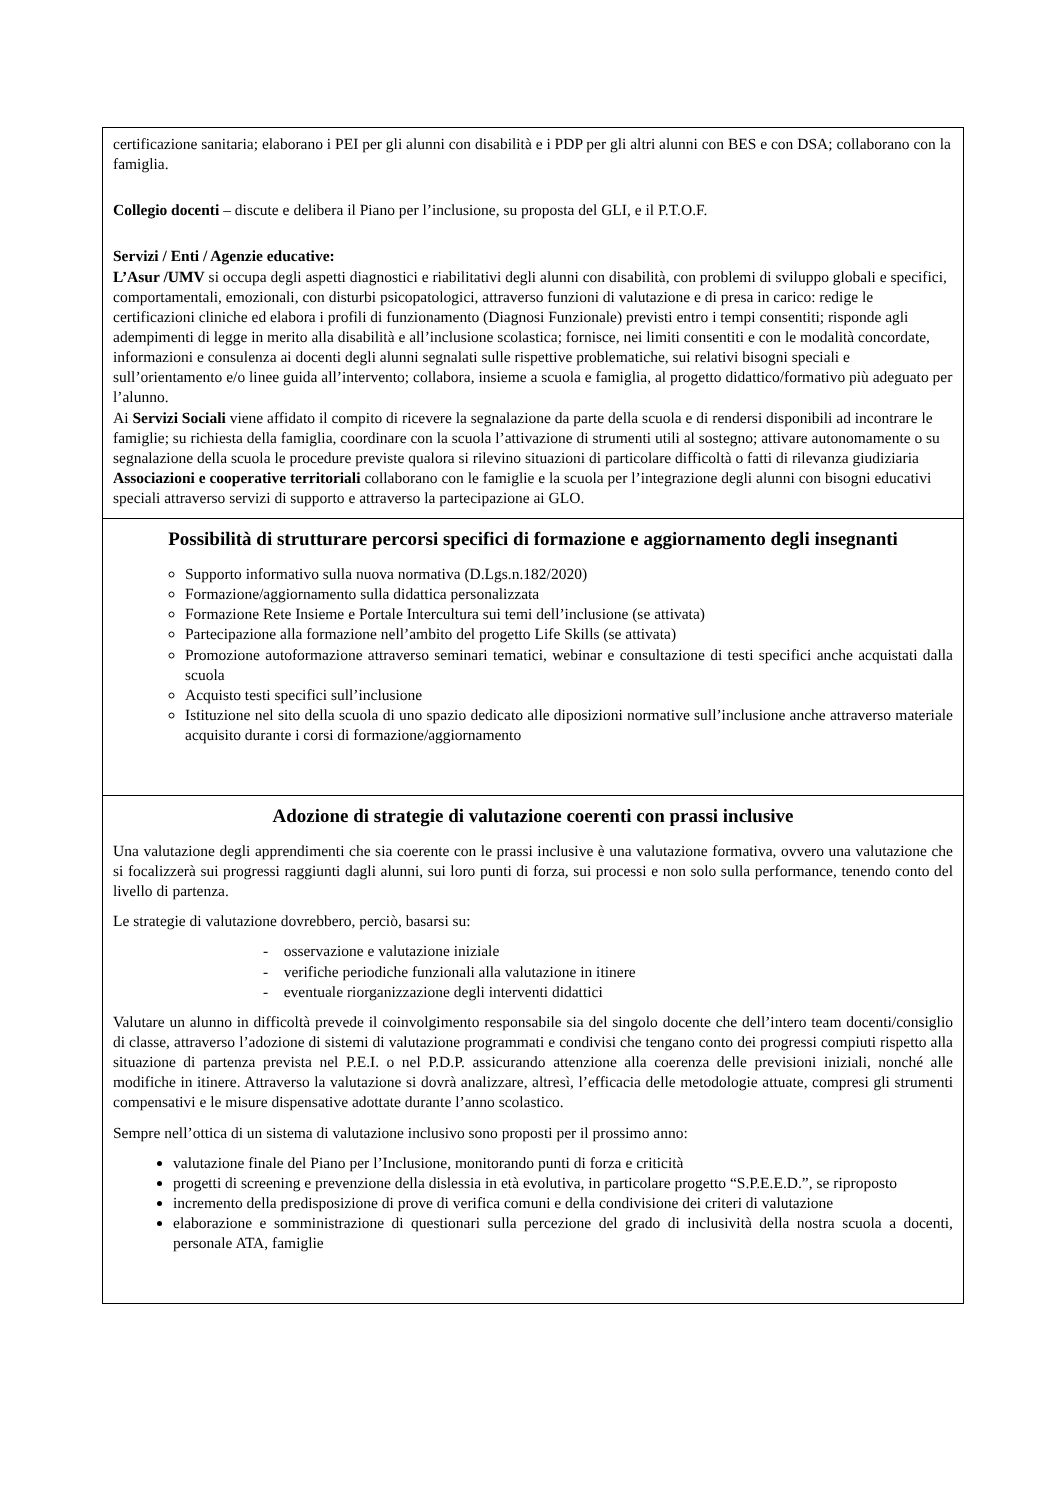certificazione sanitaria; elaborano i PEI per gli alunni con disabilità e i PDP per gli altri alunni con BES e con DSA; collaborano con la famiglia.
Collegio docenti – discute e delibera il Piano per l’inclusione, su proposta del GLI, e il P.T.O.F.
Servizi / Enti / Agenzie educative:
L’Asur /UMV si occupa degli aspetti diagnostici e riabilitativi degli alunni con disabilità, con problemi di sviluppo globali e specifici, comportamentali, emozionali, con disturbi psicopatologici, attraverso funzioni di valutazione e di presa in carico: redige le certificazioni cliniche ed elabora i profili di funzionamento (Diagnosi Funzionale) previsti entro i tempi consentiti; risponde agli adempimenti di legge in merito alla disabilità e all’inclusione scolastica; fornisce, nei limiti consentiti e con le modalità concordate, informazioni e consulenza ai docenti degli alunni segnalati sulle rispettive problematiche, sui relativi bisogni speciali e sull’orientamento e/o linee guida all’intervento; collabora, insieme a scuola e famiglia, al progetto didattico/formativo più adeguato per l’alunno.
Ai Servizi Sociali viene affidato il compito di ricevere la segnalazione da parte della scuola e di rendersi disponibili ad incontrare le famiglie; su richiesta della famiglia, coordinare con la scuola l’attivazione di strumenti utili al sostegno; attivare autonomamente o su segnalazione della scuola le procedure previste qualora si rilevino situazioni di particolare difficoltà o fatti di rilevanza giudiziaria
Associazioni e cooperative territoriali collaborano con le famiglie e la scuola per l’integrazione degli alunni con bisogni educativi speciali attraverso servizi di supporto e attraverso la partecipazione ai GLO.
Possibilità di strutturare percorsi specifici di formazione e aggiornamento degli insegnanti
Supporto informativo sulla nuova normativa (D.Lgs.n.182/2020)
Formazione/aggiornamento sulla didattica personalizzata
Formazione Rete Insieme e Portale Intercultura sui temi dell’inclusione (se attivata)
Partecipazione alla formazione nell’ambito del progetto Life Skills (se attivata)
Promozione autoformazione attraverso seminari tematici, webinar e consultazione di testi specifici anche acquistati dalla scuola
Acquisto testi specifici sull’inclusione
Istituzione nel sito della scuola di uno spazio dedicato alle diposizioni normative sull’inclusione anche attraverso materiale acquisito durante i corsi di formazione/aggiornamento
Adozione di strategie di valutazione coerenti con prassi inclusive
Una valutazione degli apprendimenti che sia coerente con le prassi inclusive è una valutazione formativa, ovvero una valutazione che si focalizzerà sui progressi raggiunti dagli alunni, sui loro punti di forza, sui processi e non solo sulla performance, tenendo conto del livello di partenza.
Le strategie di valutazione dovrebbero, perciò, basarsi su:
- osservazione e valutazione iniziale
- verifiche periodiche funzionali alla valutazione in itinere
- eventuale riorganizzazione degli interventi didattici
Valutare un alunno in difficoltà prevede il coinvolgimento responsabile sia del singolo docente che dell’intero team docenti/consiglio di classe, attraverso l’adozione di sistemi di valutazione programmati e condivisi che tengano conto dei progressi compiuti rispetto alla situazione di partenza prevista nel P.E.I. o nel P.D.P. assicurando attenzione alla coerenza delle previsioni iniziali, nonché alle modifiche in itinere. Attraverso la valutazione si dovrà analizzare, altresì, l’efficacia delle metodologie attuate, compresi gli strumenti compensativi e le misure dispensative adottate durante l’anno scolastico.
Sempre nell’ottica di un sistema di valutazione inclusivo sono proposti per il prossimo anno:
valutazione finale del Piano per l’Inclusione, monitorando punti di forza e criticità
progetti di screening e prevenzione della dislessia in età evolutiva, in particolare progetto “S.P.E.E.D.”, se riproposto
incremento della predisposizione di prove di verifica comuni e della condivisione dei criteri di valutazione
elaborazione e somministrazione di questionari sulla percezione del grado di inclusività della nostra scuola a docenti, personale ATA, famiglie